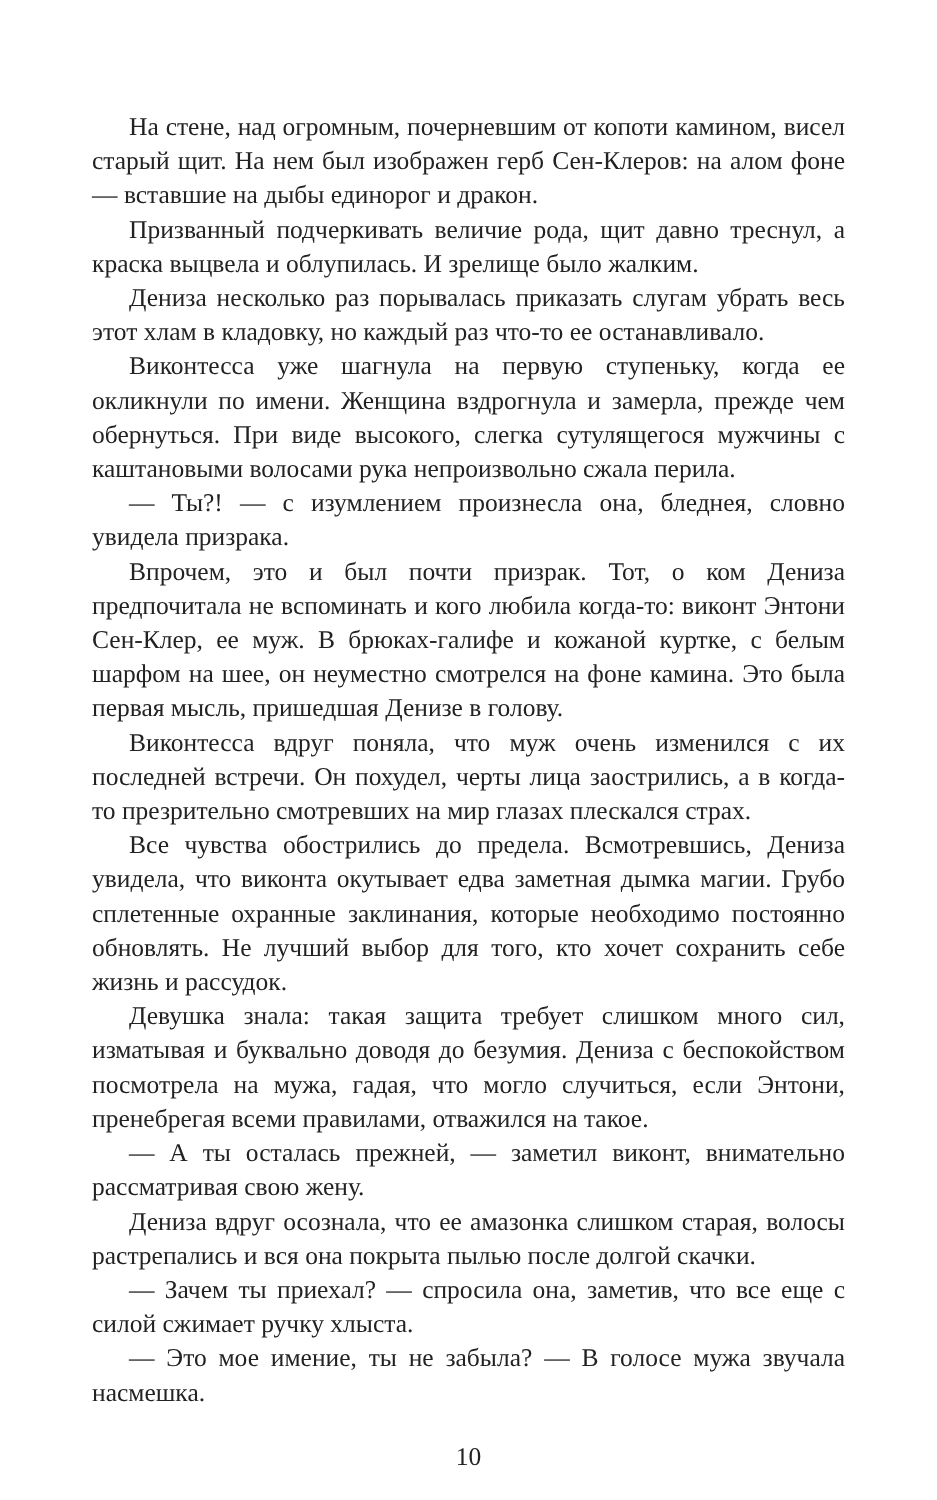На стене, над огромным, почерневшим от копоти камином, висел старый щит. На нем был изображен герб Сен-Клеров: на алом фоне — вставшие на дыбы единорог и дракон.
Призванный подчеркивать величие рода, щит давно треснул, а краска выцвела и облупилась. И зрелище было жалким.
Дениза несколько раз порывалась приказать слугам убрать весь этот хлам в кладовку, но каждый раз что-то ее останавливало.
Виконтесса уже шагнула на первую ступеньку, когда ее окликнули по имени. Женщина вздрогнула и замерла, прежде чем обернуться. При виде высокого, слегка сутулящегося мужчины с каштановыми волосами рука непроизвольно сжала перила.
— Ты?! — с изумлением произнесла она, бледнея, словно увидела призрака.
Впрочем, это и был почти призрак. Тот, о ком Дениза предпочитала не вспоминать и кого любила когда-то: виконт Энтони Сен-Клер, ее муж. В брюках-галифе и кожаной куртке, с белым шарфом на шее, он неуместно смотрелся на фоне камина. Это была первая мысль, пришедшая Денизе в голову.
Виконтесса вдруг поняла, что муж очень изменился с их последней встречи. Он похудел, черты лица заострились, а в когда-то презрительно смотревших на мир глазах плескался страх.
Все чувства обострились до предела. Всмотревшись, Дениза увидела, что виконта окутывает едва заметная дымка магии. Грубо сплетенные охранные заклинания, которые необходимо постоянно обновлять. Не лучший выбор для того, кто хочет сохранить себе жизнь и рассудок.
Девушка знала: такая защита требует слишком много сил, изматывая и буквально доводя до безумия. Дениза с беспокойством посмотрела на мужа, гадая, что могло случиться, если Энтони, пренебрегая всеми правилами, отважился на такое.
— А ты осталась прежней, — заметил виконт, внимательно рассматривая свою жену.
Дениза вдруг осознала, что ее амазонка слишком старая, волосы растрепались и вся она покрыта пылью после долгой скачки.
— Зачем ты приехал? — спросила она, заметив, что все еще с силой сжимает ручку хлыста.
— Это мое имение, ты не забыла? — В голосе мужа звучала насмешка.
10